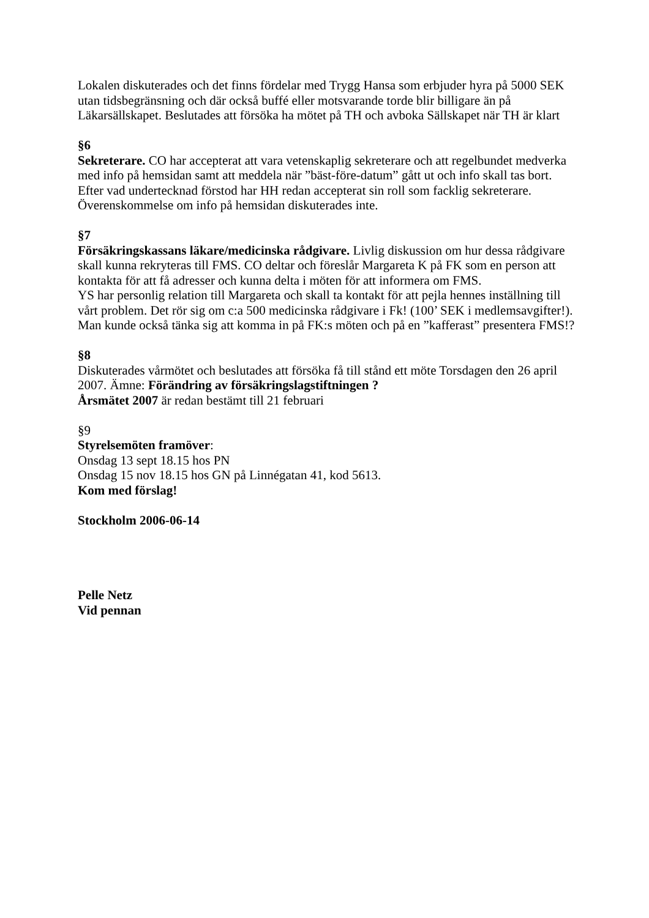Lokalen diskuterades och det finns fördelar med Trygg Hansa som erbjuder hyra på 5000 SEK utan tidsbegränsning och där också buffé eller motsvarande torde blir billigare än på Läkarsällskapet. Beslutades att försöka ha mötet på TH och avboka Sällskapet när TH är klart
§6
Sekreterare. CO har accepterat att vara vetenskaplig sekreterare och att regelbundet medverka med info på hemsidan samt att meddela när ”bäst-före-datum” gått ut och info skall tas bort.
Efter vad undertecknad förstod har HH redan accepterat sin roll som facklig sekreterare. Överenskommelse om info på hemsidan diskuterades inte.
§7
Försäkringskassans läkare/medicinska rådgivare. Livlig diskussion om hur dessa rådgivare skall kunna rekryteras till FMS. CO deltar och föreslår Margareta K på FK som en person att kontakta för att få adresser och kunna delta i möten för att informera om FMS.
YS har personlig relation till Margareta och skall ta kontakt för att pejla hennes inställning till vårt problem. Det rör sig om c:a 500 medicinska rådgivare i Fk! (100’ SEK i medlemsavgifter!).
Man kunde också tänka sig att komma in på FK:s möten och på en ”kafferast” presentera FMS!?
§8
Diskuterades vårmötet och beslutades att försöka få till stånd ett möte Torsdagen den 26 april 2007. Ämne: Förändring av försäkringslagstiftningen ?
Årsmätet 2007 är redan bestämt till 21 februari
§9
Styrelsemöten framöver:
Onsdag 13 sept 18.15 hos PN
Onsdag 15 nov 18.15 hos GN på Linnégatan 41, kod 5613.
Kom med förslag!
Stockholm 2006-06-14
Pelle Netz
Vid pennan